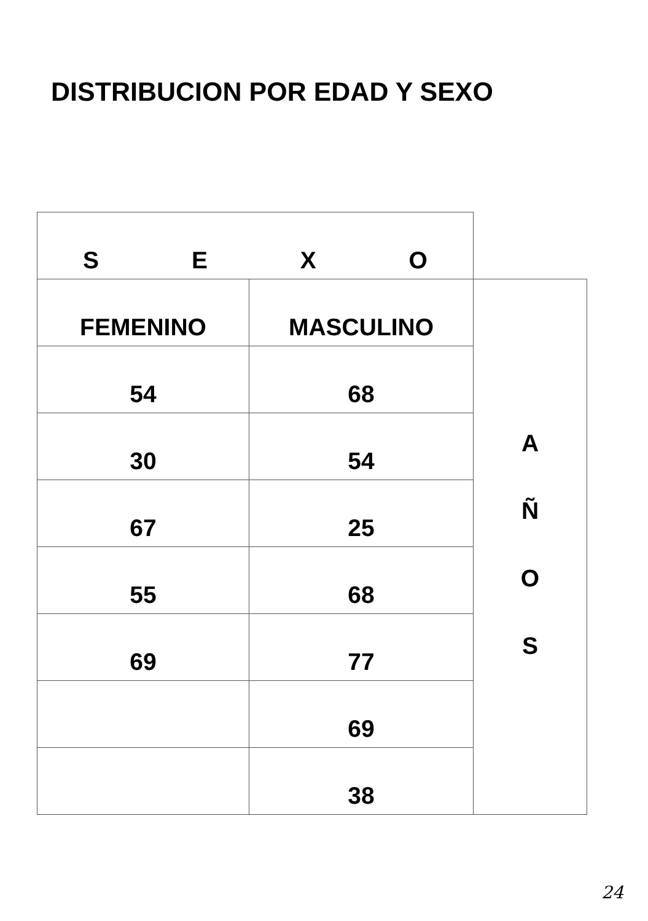DISTRIBUCION POR EDAD Y SEXO
| S E X O | | |
| FEMENINO | MASCULINO | A Ñ O S |
| 54 | 68 | |
| 30 | 54 | |
| 67 | 25 | |
| 55 | 68 | |
| 69 | 77 | |
| | 69 | |
| | 38 | |
24